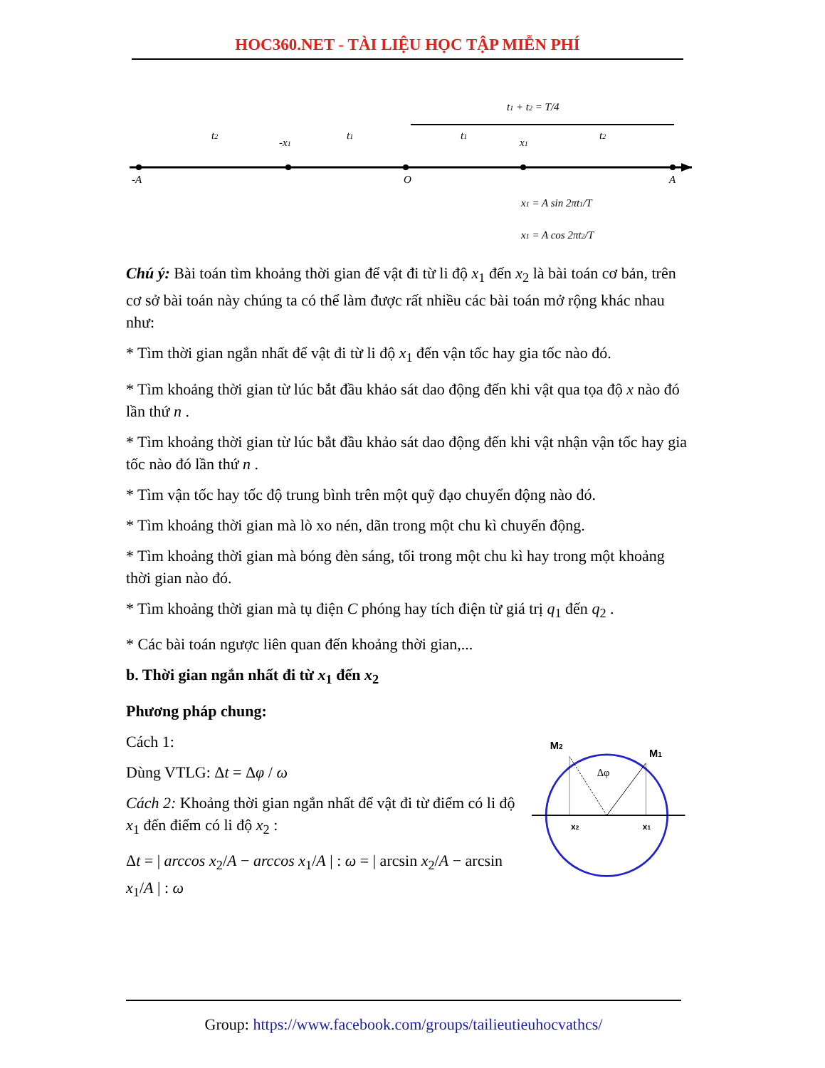HOC360.NET - TÀI LIỆU HỌC TẬP MIỄN PHÍ
-A
O
A
-x1
x1
t2
t1
t1
t2
t1 + t2 = T/4
x1 = A sin 2πt1/T
x1 = A cos 2πt2/T
Chú ý: Bài toán tìm khoảng thời gian để vật đi từ li độ x<sub>1</sub> đến x<sub>2</sub> là bài toán cơ bản, trên cơ sở bài toán này chúng ta có thể làm được rất nhiều các bài toán mở rộng khác nhau như:
* Tìm thời gian ngắn nhất để vật đi từ li độ x<sub>1</sub> đến vận tốc hay gia tốc nào đó.
* Tìm khoảng thời gian từ lúc bắt đầu khảo sát dao động đến khi vật qua tọa độ x nào đó lần thứ n .
* Tìm khoảng thời gian từ lúc bắt đầu khảo sát dao động đến khi vật nhận vận tốc hay gia tốc nào đó lần thứ n .
* Tìm vận tốc hay tốc độ trung bình trên một quỹ đạo chuyển động nào đó.
* Tìm khoảng thời gian mà lò xo nén, dãn trong một chu kì chuyển động.
* Tìm khoảng thời gian mà bóng đèn sáng, tối trong một chu kì hay trong một khoảng thời gian nào đó.
* Tìm khoảng thời gian mà tụ điện C phóng hay tích điện từ giá trị q<sub>1</sub> đến q<sub>2</sub> .
* Các bài toán ngược liên quan đến khoảng thời gian,...
b. Thời gian ngắn nhất đi từ x<sub>1</sub> đến x<sub>2</sub>
Phương pháp chung:
Cách 1:
Dùng VTLG: Δt = Δφ / ω
Cách 2: Khoảng thời gian ngắn nhất để vật đi từ điểm có li độ x<sub>1</sub> đến điểm có li độ x<sub>2</sub> :
Δt = | arccos x<sub>2</sub>/A − arccos x<sub>1</sub>/A | : ω = | arcsin x<sub>2</sub>/A − arcsin x<sub>1</sub>/A | : ω
M2
M1
Δφ
x2
x1
Group: https://www.facebook.com/groups/tailieutieuhocvathcs/